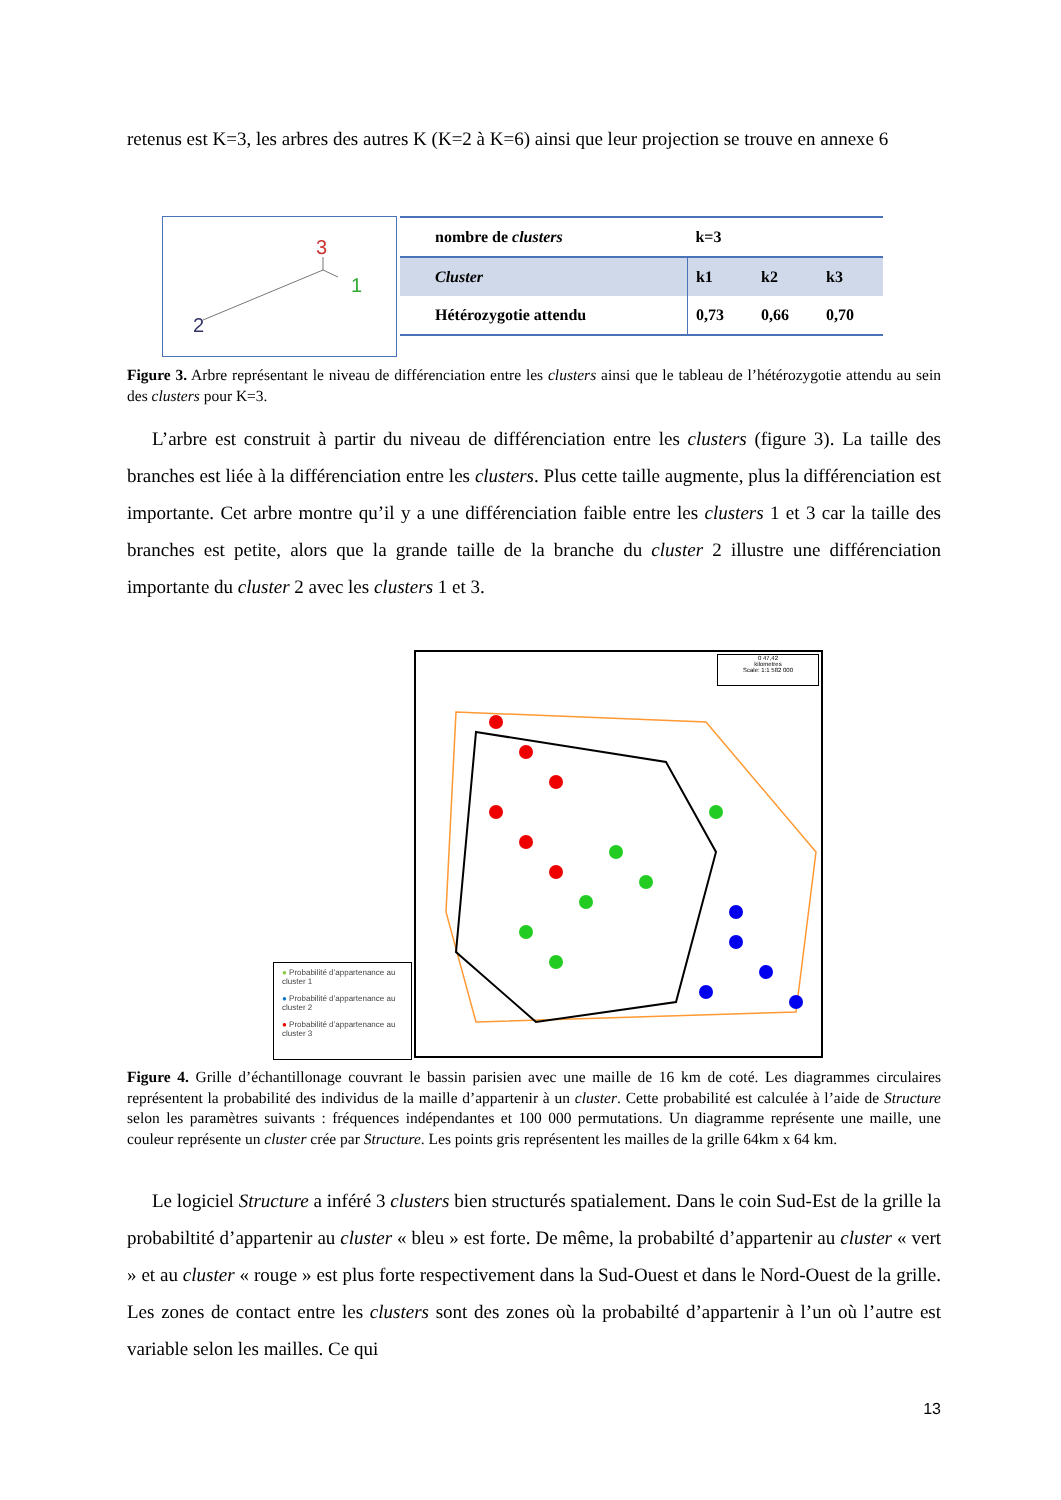retenus est K=3, les arbres des autres K (K=2 à K=6) ainsi que leur projection se trouve en annexe 6
3
1
2
| nombre de clusters | k=3 | | |
| Cluster | k1 | k2 | k3 |
| Hétérozygotie attendu | 0,73 | 0,66 | 0,70 |
Figure 3. Arbre représentant le niveau de différenciation entre les clusters ainsi que le tableau de l’hétérozygotie attendu au sein des clusters pour K=3.
L’arbre est construit à partir du niveau de différenciation entre les clusters (figure 3). La taille des branches est liée à la différenciation entre les clusters. Plus cette taille augmente, plus la différenciation est importante. Cet arbre montre qu’il y a une différenciation faible entre les clusters 1 et 3 car la taille des branches est petite, alors que la grande taille de la branche du cluster 2 illustre une différenciation importante du cluster 2 avec les clusters 1 et 3.
● Probabilité d’appartenance au cluster 1
● Probabilité d’appartenance au cluster 2
● Probabilité d’appartenance au cluster 3
0 47,42
kilometres
Scale: 1:1 582 000
Figure 4. Grille d’échantillonage couvrant le bassin parisien avec une maille de 16 km de coté. Les diagrammes circulaires représentent la probabilité des individus de la maille d’appartenir à un cluster. Cette probabilité est calculée à l’aide de Structure selon les paramètres suivants : fréquences indépendantes et 100 000 permutations. Un diagramme représente une maille, une couleur représente un cluster crée par Structure. Les points gris représentent les mailles de la grille 64km x 64 km.
Le logiciel Structure a inféré 3 clusters bien structurés spatialement. Dans le coin Sud-Est de la grille la probabiltité d’appartenir au cluster « bleu » est forte. De même, la probabilté d’appartenir au cluster « vert » et au cluster « rouge » est plus forte respectivement dans la Sud-Ouest et dans le Nord-Ouest de la grille. Les zones de contact entre les clusters sont des zones où la probabilté d’appartenir à l’un où l’autre est variable selon les mailles. Ce qui
13